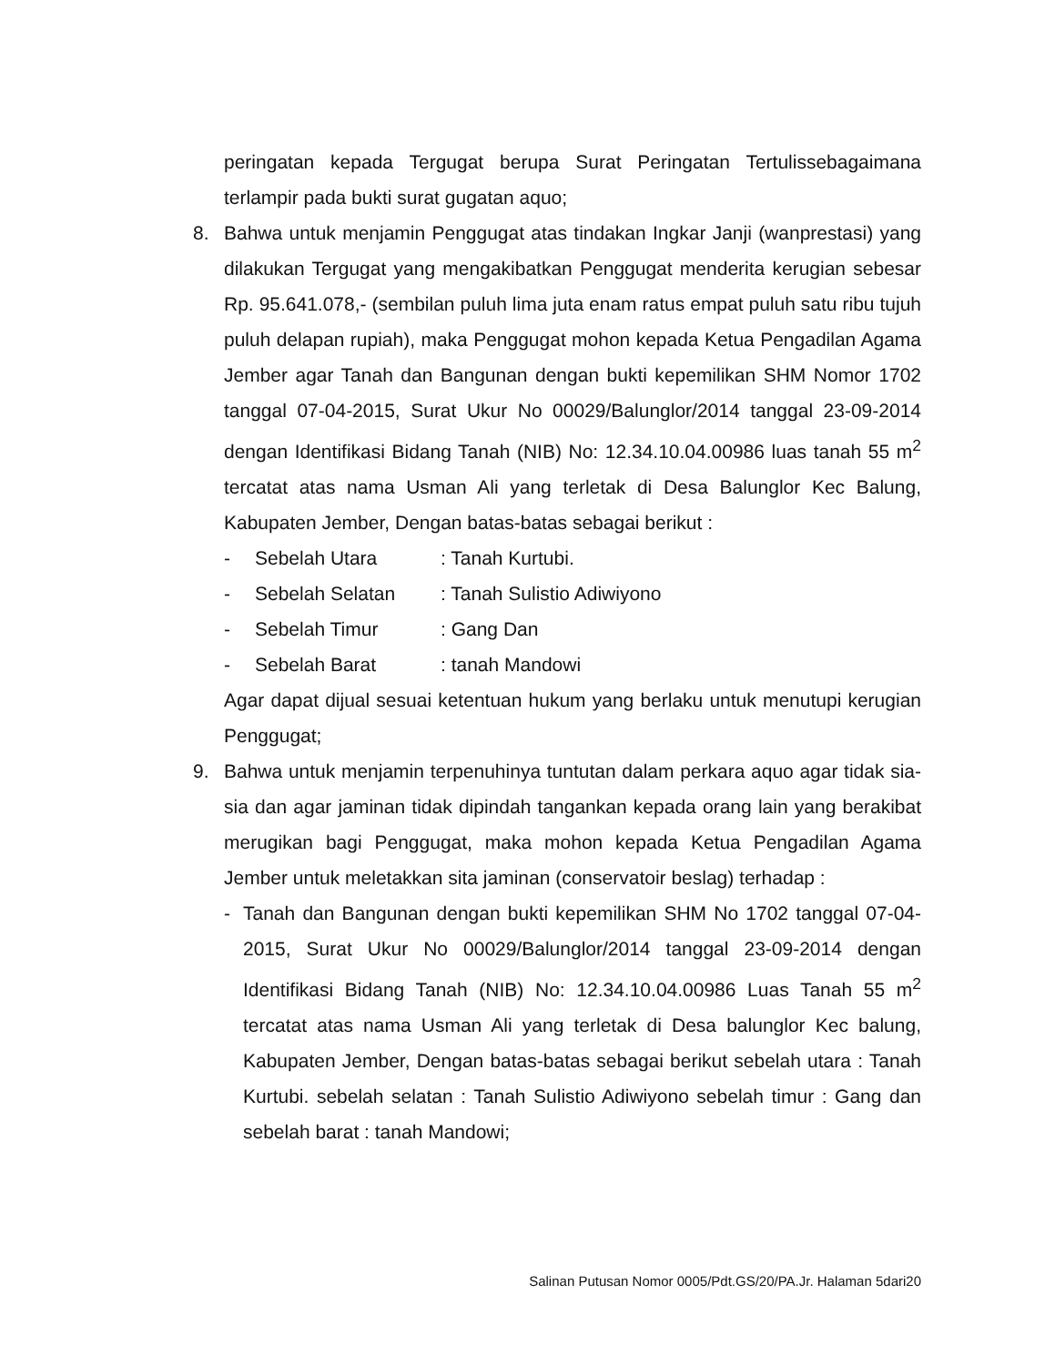peringatan kepada Tergugat berupa Surat Peringatan Tertulissebagaimana terlampir pada bukti surat gugatan aquo;
8. Bahwa untuk menjamin Penggugat atas tindakan Ingkar Janji (wanprestasi) yang dilakukan Tergugat yang mengakibatkan Penggugat menderita kerugian sebesar Rp. 95.641.078,- (sembilan puluh lima juta enam ratus empat puluh satu ribu tujuh puluh delapan rupiah), maka Penggugat mohon kepada Ketua Pengadilan Agama Jember agar Tanah dan Bangunan dengan bukti kepemilikan SHM Nomor 1702 tanggal 07-04-2015, Surat Ukur No 00029/Balunglor/2014 tanggal 23-09-2014 dengan Identifikasi Bidang Tanah (NIB) No: 12.34.10.04.00986 luas tanah 55 m<sup>2</sup> tercatat atas nama Usman Ali yang terletak di Desa Balunglor Kec Balung, Kabupaten Jember, Dengan batas-batas sebagai berikut :
- Sebelah Utara: Tanah Kurtubi.
- Sebelah Selatan: Tanah Sulistio Adiwiyono
- Sebelah Timur: Gang Dan
- Sebelah Barat: tanah Mandowi
Agar dapat dijual sesuai ketentuan hukum yang berlaku untuk menutupi kerugian Penggugat;
9. Bahwa untuk menjamin terpenuhinya tuntutan dalam perkara aquo agar tidak sia-sia dan agar jaminan tidak dipindah tangankan kepada orang lain yang berakibat merugikan bagi Penggugat, maka mohon kepada Ketua Pengadilan Agama Jember untuk meletakkan sita jaminan (conservatoir beslag) terhadap :
- Tanah dan Bangunan dengan bukti kepemilikan SHM No 1702 tanggal 07-04-2015, Surat Ukur No 00029/Balunglor/2014 tanggal 23-09-2014 dengan Identifikasi Bidang Tanah (NIB) No: 12.34.10.04.00986 Luas Tanah 55 m<sup>2</sup> tercatat atas nama Usman Ali yang terletak di Desa balunglor Kec balung, Kabupaten Jember, Dengan batas-batas sebagai berikut sebelah utara : Tanah Kurtubi. sebelah selatan : Tanah Sulistio Adiwiyono sebelah timur : Gang dan sebelah barat : tanah Mandowi;
Salinan Putusan Nomor 0005/Pdt.GS/20/PA.Jr. Halaman 5dari20